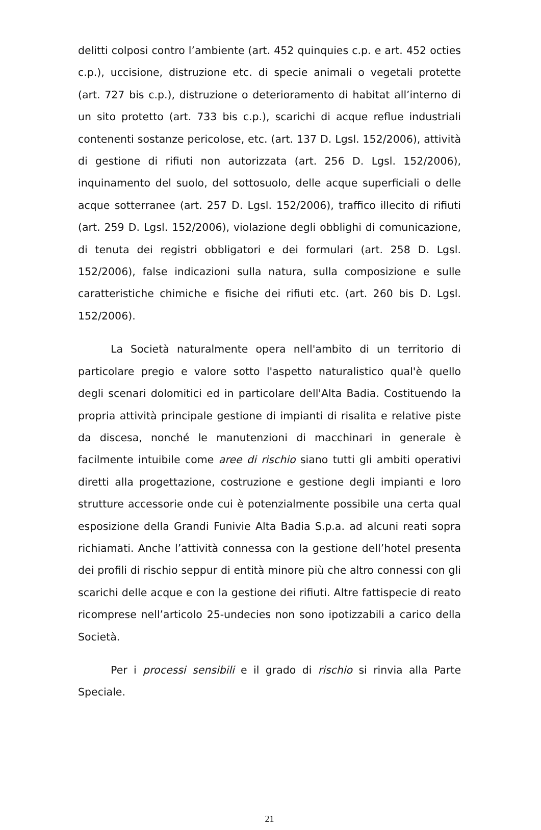delitti colposi contro l’ambiente (art. 452 quinquies c.p. e art. 452 octies c.p.), uccisione, distruzione etc. di specie animali o vegetali protette (art. 727 bis c.p.), distruzione o deterioramento di habitat all’interno di un sito protetto (art. 733 bis c.p.), scarichi di acque reflue industriali contenenti sostanze pericolose, etc. (art. 137 D. Lgsl. 152/2006), attività di gestione di rifiuti non autorizzata (art. 256 D. Lgsl. 152/2006), inquinamento del suolo, del sottosuolo, delle acque superficiali o delle acque sotterranee (art. 257 D. Lgsl. 152/2006), traffico illecito di rifiuti (art. 259 D. Lgsl. 152/2006), violazione degli obblighi di comunicazione, di tenuta dei registri obbligatori e dei formulari (art. 258 D. Lgsl. 152/2006), false indicazioni sulla natura, sulla composizione e sulle caratteristiche chimiche e fisiche dei rifiuti etc. (art. 260 bis D. Lgsl. 152/2006).
La Società naturalmente opera nell'ambito di un territorio di particolare pregio e valore sotto l'aspetto naturalistico qual'è quello degli scenari dolomitici ed in particolare dell'Alta Badia. Costituendo la propria attività principale gestione di impianti di risalita e relative piste da discesa, nonché le manutenzioni di macchinari in generale è facilmente intuibile come aree di rischio siano tutti gli ambiti operativi diretti alla progettazione, costruzione e gestione degli impianti e loro strutture accessorie onde cui è potenzialmente possibile una certa qual esposizione della Grandi Funivie Alta Badia S.p.a. ad alcuni reati sopra richiamati. Anche l’attività connessa con la gestione dell’hotel presenta dei profili di rischio seppur di entità minore più che altro connessi con gli scarichi delle acque e con la gestione dei rifiuti. Altre fattispecie di reato ricomprese nell’articolo 25-undecies non sono ipotizzabili a carico della Società.
Per i processi sensibili e il grado di rischio si rinvia alla Parte Speciale.
21